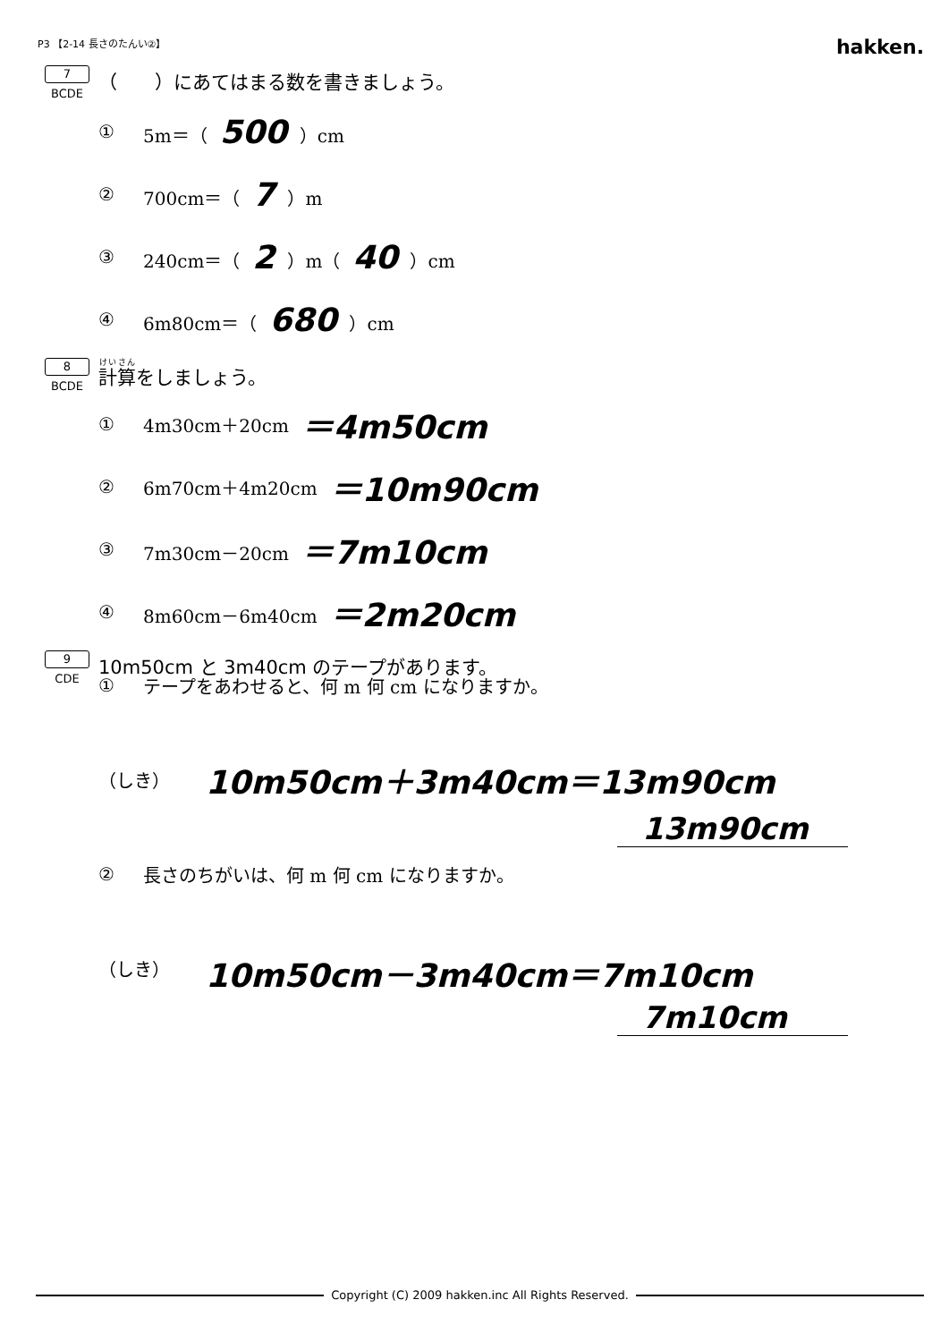P3 【2-14 長さのたんい②】
hakken.
7
BCDE
（　　）にあてはまる数を書きましょう。
① 5m＝（ 500 ）cm
② 700cm＝（ 7 ）m
③ 240cm＝（ 2 ）m（ 40 ）cm
④ 6m80cm＝（ 680 ）cm
8
BCDE
計算をしましょう。
① 4m30cm＋20cm ＝4m50cm
② 6m70cm＋4m20cm ＝10m90cm
③ 7m30cm－20cm ＝7m10cm
④ 8m60cm－6m40cm ＝2m20cm
9
CDE
10m50cm と 3m40cm のテープがあります。
① テープをあわせると、何 m 何 cm になりますか。
（しき） 10m50cm＋3m40cm＝13m90cm
13m90cm
② 長さのちがいは、何 m 何 cm になりますか。
（しき） 10m50cm－3m40cm＝7m10cm
7m10cm
Copyright (C) 2009 hakken.inc All Rights Reserved.